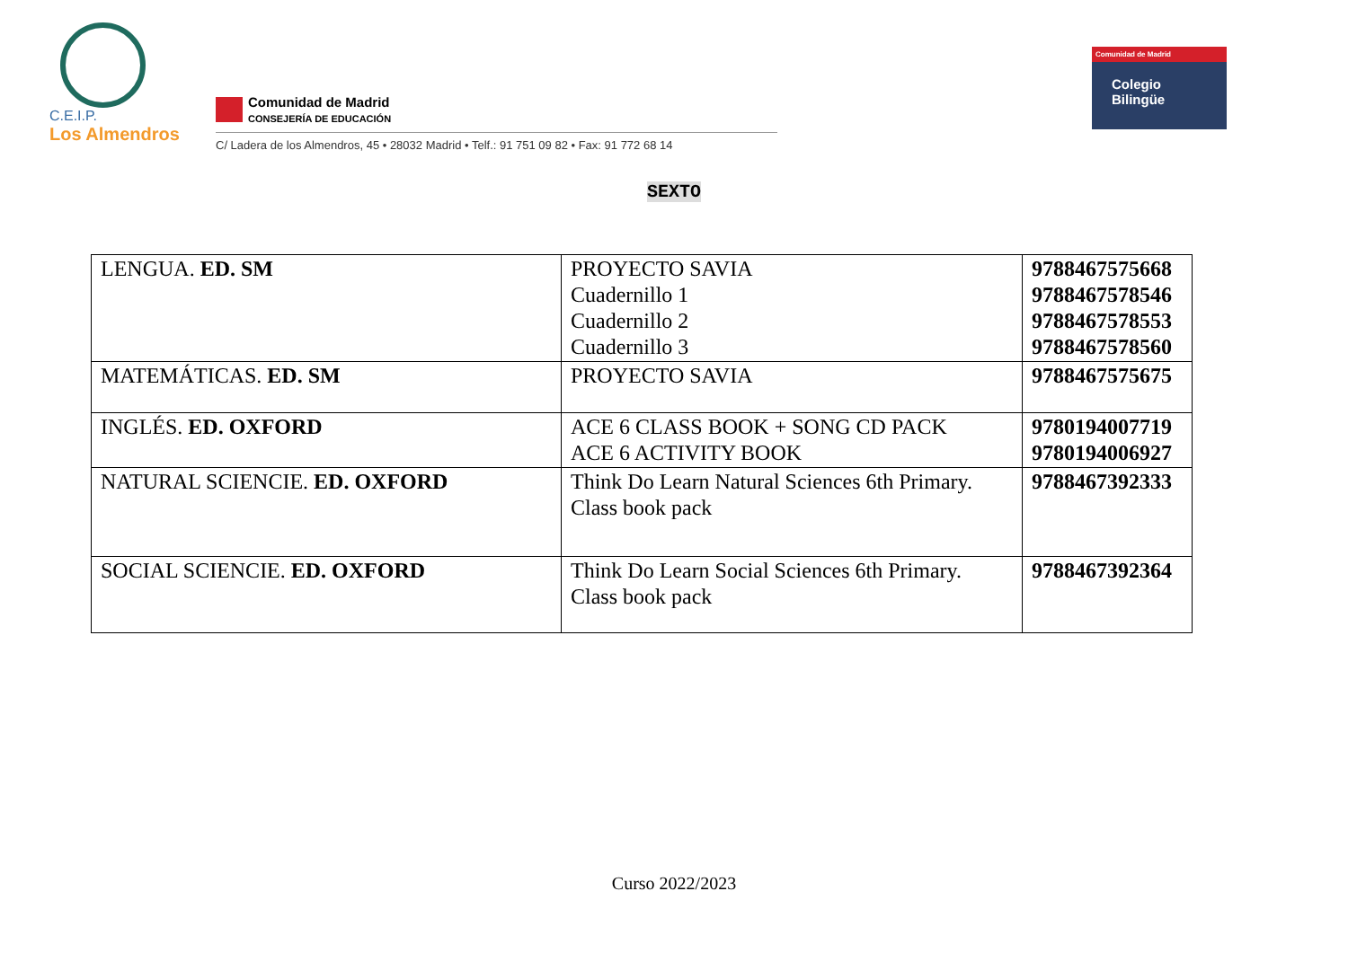C.E.I.P.
Los Almendros
Comunidad de Madrid
CONSEJERÍA DE EDUCACIÓN
C/ Ladera de los Almendros, 45 • 28032 Madrid • Telf.: 91 751 09 82 • Fax: 91 772 68 14
Comunidad de Madrid
Colegio
Bilingüe
SEXTO
| LENGUA. ED. SM | PROYECTO SAVIA Cuadernillo 1 Cuadernillo 2 Cuadernillo 3 | 9788467575668 9788467578546 9788467578553 9788467578560 |
| MATEMÁTICAS. ED. SM | PROYECTO SAVIA | 9788467575675 |
| INGLÉS. ED. OXFORD | ACE 6 CLASS BOOK + SONG CD PACK ACE 6 ACTIVITY BOOK | 9780194007719 9780194006927 |
| NATURAL SCIENCIE. ED. OXFORD | Think Do Learn Natural Sciences 6th Primary. Class book pack | 9788467392333 |
| SOCIAL SCIENCIE. ED. OXFORD | Think Do Learn Social Sciences 6th Primary. Class book pack | 9788467392364 |
Curso 2022/2023